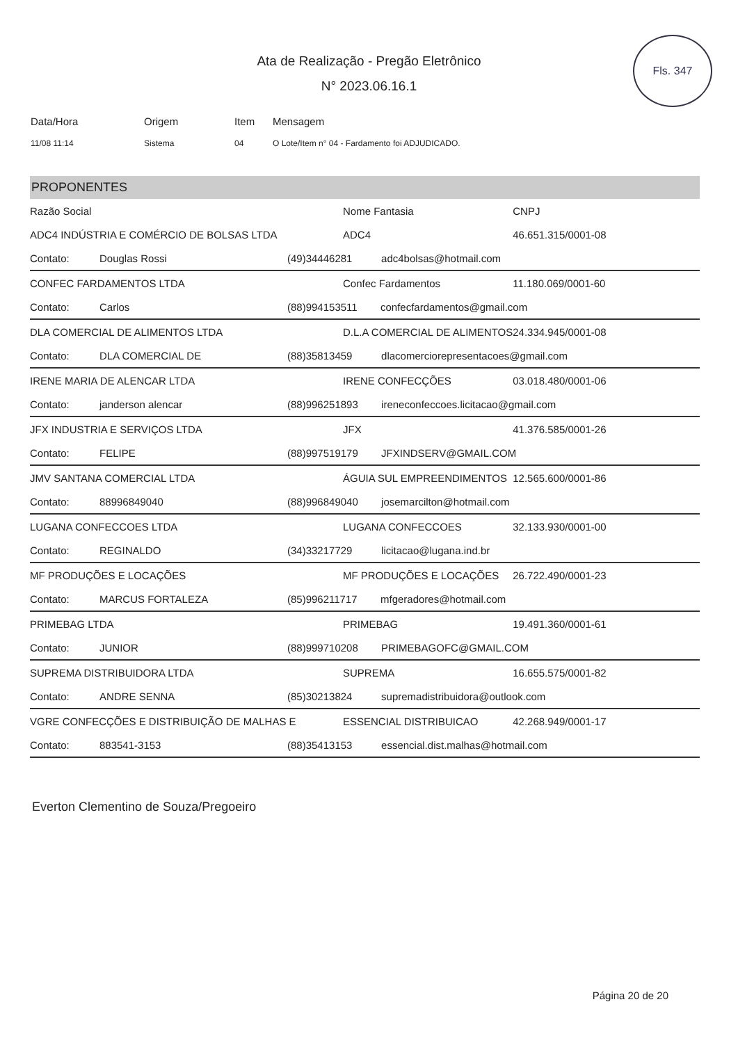Fls. 347
Ata de Realização - Pregão Eletrônico
N° 2023.06.16.1
| Data/Hora | Origem | Item | Mensagem |
| --- | --- | --- | --- |
| 11/08 11:14 | Sistema | 04 | O Lote/Item n° 04 - Fardamento foi ADJUDICADO. |
PROPONENTES
| Razão Social | | | Nome Fantasia | CNPJ |
| --- | --- | --- | --- | --- |
| ADC4 INDÚSTRIA E COMÉRCIO DE BOLSAS LTDA | | | ADC4 | 46.651.315/0001-08 |
| Contato: | Douglas Rossi | (49)34446281 adc4bolsas@hotmail.com | | |
| CONFEC FARDAMENTOS LTDA | | | Confec Fardamentos | 11.180.069/0001-60 |
| Contato: | Carlos | (88)994153511 confecfardamentos@gmail.com | | |
| DLA COMERCIAL DE ALIMENTOS LTDA | | | D.L.A COMERCIAL DE ALIMENTOS | 24.334.945/0001-08 |
| Contato: | DLA COMERCIAL DE | (88)35813459 dlacomerciorepresentacoes@gmail.com | | |
| IRENE MARIA DE ALENCAR LTDA | | | IRENE CONFECÇÕES | 03.018.480/0001-06 |
| Contato: | janderson alencar | (88)996251893 ireneconfeccoes.licitacao@gmail.com | | |
| JFX INDUSTRIA E SERVIÇOS LTDA | | | JFX | 41.376.585/0001-26 |
| Contato: | FELIPE | (88)997519179 JFXINDSERV@GMAIL.COM | | |
| JMV SANTANA COMERCIAL LTDA | | | ÁGUIA SUL EMPREENDIMENTOS | 12.565.600/0001-86 |
| Contato: | 88996849040 | (88)996849040 josemarcilton@hotmail.com | | |
| LUGANA CONFECCOES LTDA | | | LUGANA CONFECCOES | 32.133.930/0001-00 |
| Contato: | REGINALDO | (34)33217729 licitacao@lugana.ind.br | | |
| MF PRODUÇÕES E LOCAÇÕES | | | MF PRODUÇÕES E LOCAÇÕES | 26.722.490/0001-23 |
| Contato: | MARCUS FORTALEZA | (85)996211717 mfgeradores@hotmail.com | | |
| PRIMEBAG LTDA | | | PRIMEBAG | 19.491.360/0001-61 |
| Contato: | JUNIOR | (88)999710208 PRIMEBAGOFC@GMAIL.COM | | |
| SUPREMA DISTRIBUIDORA LTDA | | | SUPREMA | 16.655.575/0001-82 |
| Contato: | ANDRE SENNA | (85)30213824 supremadistribuidora@outlook.com | | |
| VGRE CONFECÇÕES E DISTRIBUIÇÃO DE MALHAS E | | | ESSENCIAL DISTRIBUICAO | 42.268.949/0001-17 |
| Contato: | 883541-3153 | (88)35413153 essencial.dist.malhas@hotmail.com | | |
Everton Clementino de Souza/Pregoeiro
Página 20 de 20